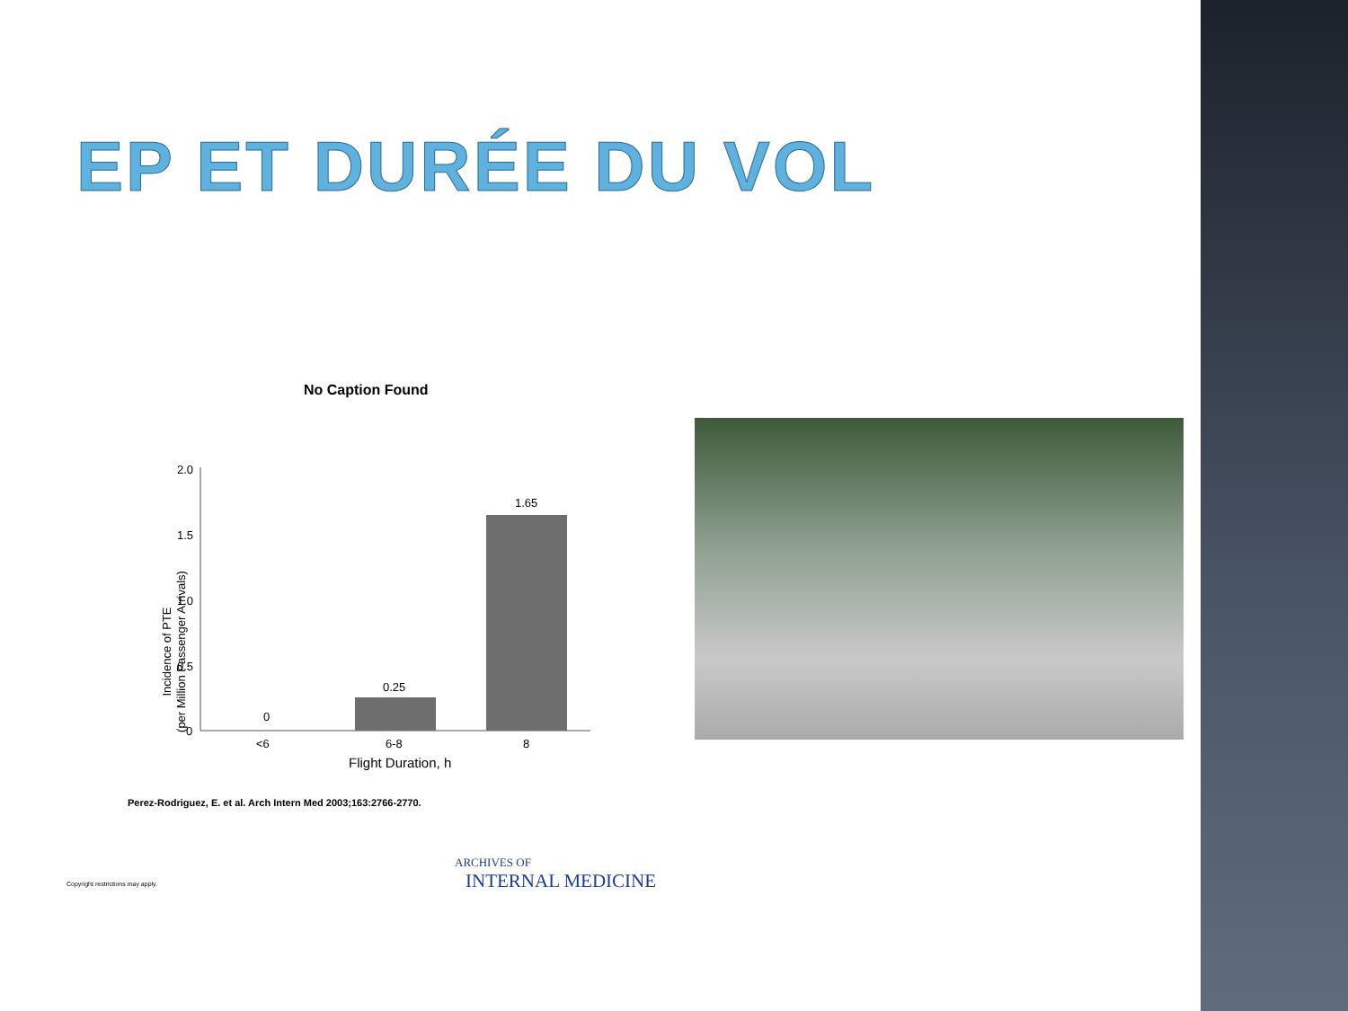EP ET DURÉE DU VOL
No Caption Found
2.0
1.5
1.0
0.5
0
Incidence of PTE
(per Million Passenger Arrivals)
0
0.25
1.65
<6
6-8
8
Flight Duration, h
Perez-Rodriguez, E. et al. Arch Intern Med 2003;163:2766-2770.
Copyright restrictions may apply.
ARCHIVES OF
INTERNAL MEDICINE